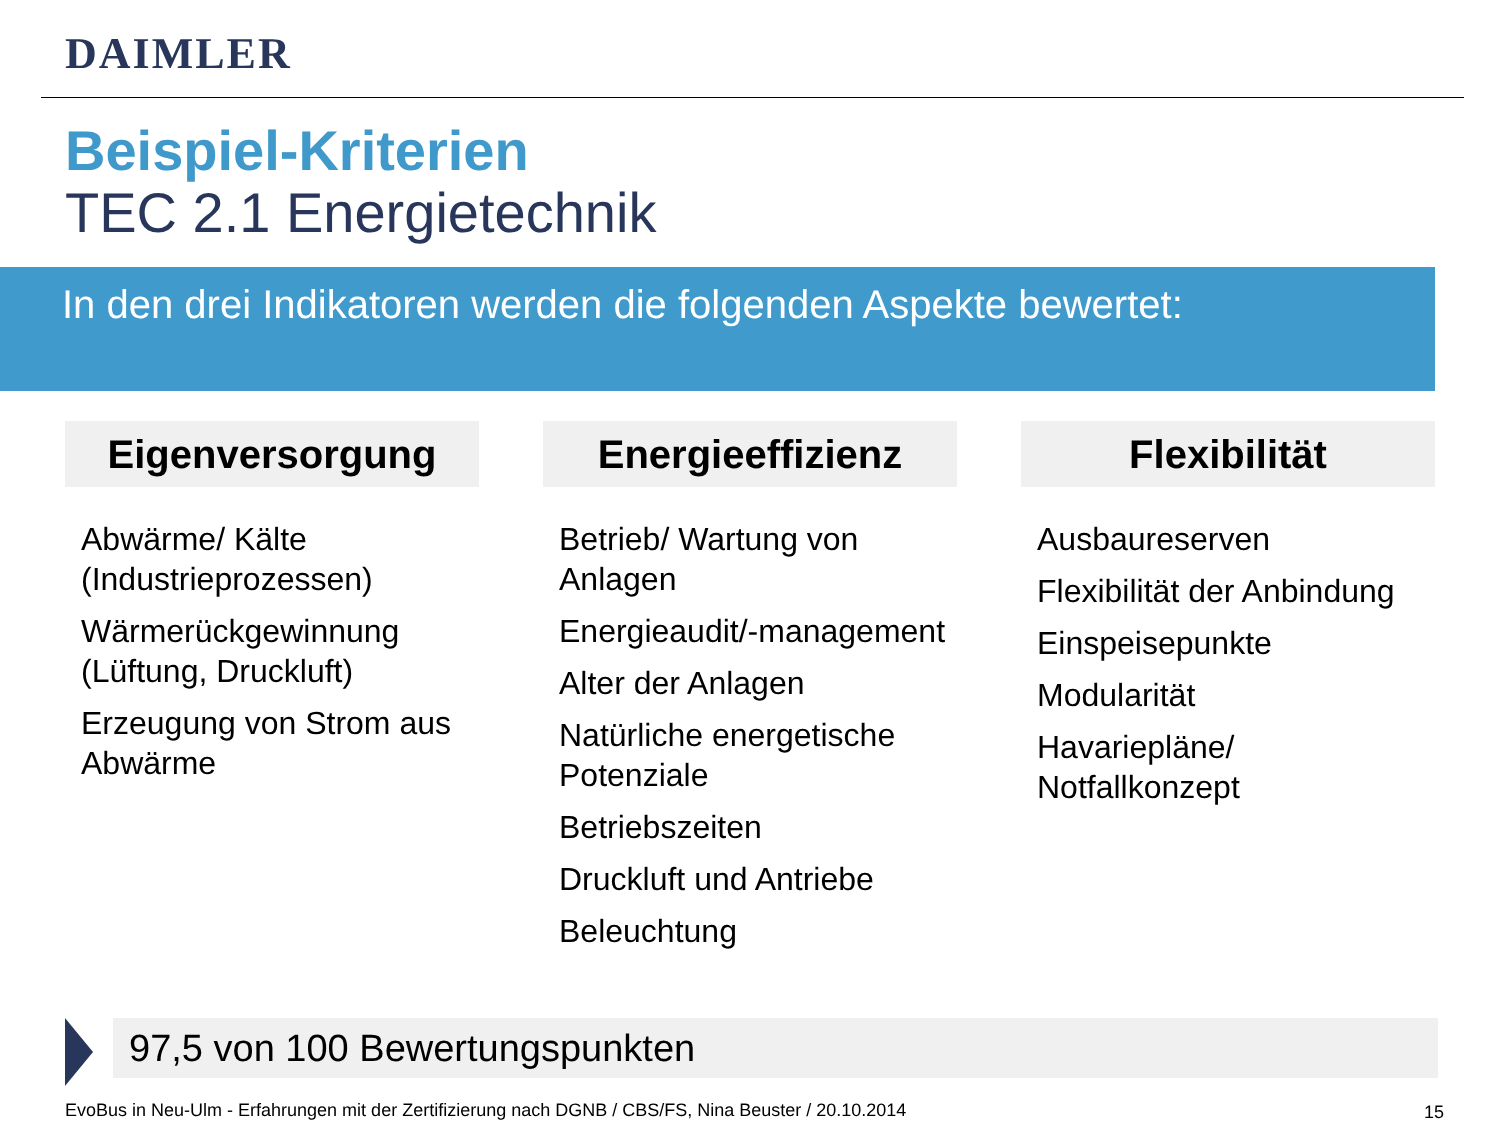DAIMLER
Beispiel-Kriterien
TEC 2.1 Energietechnik
In den drei Indikatoren werden die folgenden Aspekte bewertet:
Eigenversorgung
Abwärme/ Kälte (Industrieprozessen)
Wärmerückgewinnung (Lüftung, Druckluft)
Erzeugung von Strom aus Abwärme
Energieeffizienz
Betrieb/ Wartung von Anlagen
Energieaudit/-management
Alter der Anlagen
Natürliche energetische Potenziale
Betriebszeiten
Druckluft und Antriebe
Beleuchtung
Flexibilität
Ausbaureserven
Flexibilität der Anbindung
Einspeisepunkte
Modularität
Havariepläne/ Notfallkonzept
97,5 von 100 Bewertungspunkten
EvoBus in Neu-Ulm - Erfahrungen mit der Zertifizierung nach DGNB / CBS/FS, Nina Beuster / 20.10.2014
15